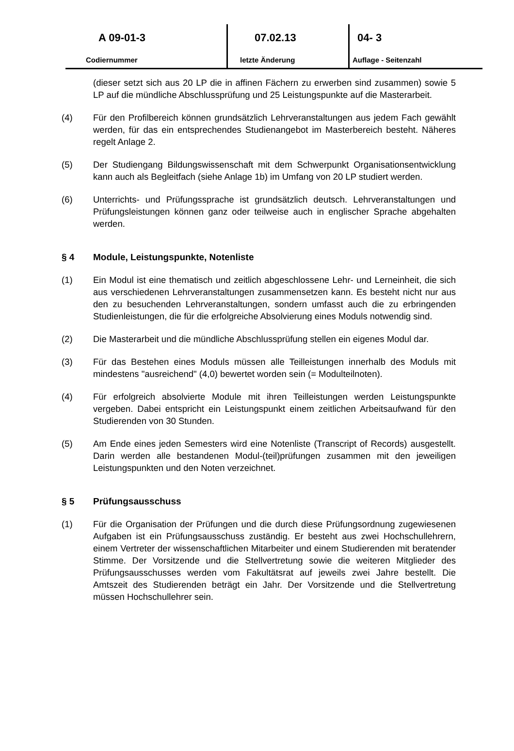A 09-01-3
Codiernummer
07.02.13
letzte Änderung
04- 3
Auflage - Seitenzahl
(dieser setzt sich aus 20 LP die in affinen Fächern zu erwerben sind zusammen) sowie 5 LP auf die mündliche Abschlussprüfung und 25 Leistungspunkte auf die Masterarbeit.
(4) Für den Profilbereich können grundsätzlich Lehrveranstaltungen aus jedem Fach gewählt werden, für das ein entsprechendes Studienangebot im Masterbereich besteht. Näheres regelt Anlage 2.
(5) Der Studiengang Bildungswissenschaft mit dem Schwerpunkt Organisationsent­wicklung kann auch als Begleitfach (siehe Anlage 1b) im Umfang von 20 LP stu­diert werden.
(6) Unterrichts- und Prüfungssprache ist grundsätzlich deutsch. Lehrveranstaltungen und Prüfungsleistungen können ganz oder teilweise auch in englischer Sprache abgehalten werden.
§ 4 Module, Leistungspunkte, Notenliste
(1) Ein Modul ist eine thematisch und zeitlich abgeschlossene Lehr- und Lerneinheit, die sich aus verschiedenen Lehrveranstaltungen zusammensetzen kann. Es be­steht nicht nur aus den zu besuchenden Lehrveranstaltungen, sondern umfasst auch die zu erbringenden Studienleistungen, die für die erfolgreiche Absolvierung eines Moduls notwendig sind.
(2) Die Masterarbeit und die mündliche Abschlussprüfung stellen ein eigenes Modul dar.
(3) Für das Bestehen eines Moduls müssen alle Teilleistungen innerhalb des Moduls mit mindestens "ausreichend" (4,0) bewertet worden sein (= Modulteilnoten).
(4) Für erfolgreich absolvierte Module mit ihren Teilleistungen werden Leistungs­punkte vergeben. Dabei entspricht ein Leistungspunkt einem zeitlichen Arbeits­aufwand für den Studierenden von 30 Stunden.
(5) Am Ende eines jeden Semesters wird eine Notenliste (Transcript of Records) ausgestellt. Darin werden alle bestandenen Modul-(teil)prüfungen zusammen mit den jeweiligen Leistungspunkten und den Noten verzeichnet.
§ 5 Prüfungsausschuss
(1) Für die Organisation der Prüfungen und die durch diese Prüfungsordnung zuge­wiesenen Aufgaben ist ein Prüfungsausschuss zuständig. Er besteht aus zwei Hochschullehrern, einem Vertreter der wissenschaftlichen Mitarbeiter und einem Studierenden mit beratender Stimme. Der Vorsitzende und die Stellvertretung sowie die weiteren Mitglieder des Prüfungsausschusses werden vom Fakultätsrat auf jeweils zwei Jahre bestellt. Die Amtszeit des Studierenden beträgt ein Jahr. Der Vorsitzende und die Stellvertretung müssen Hochschullehrer sein.